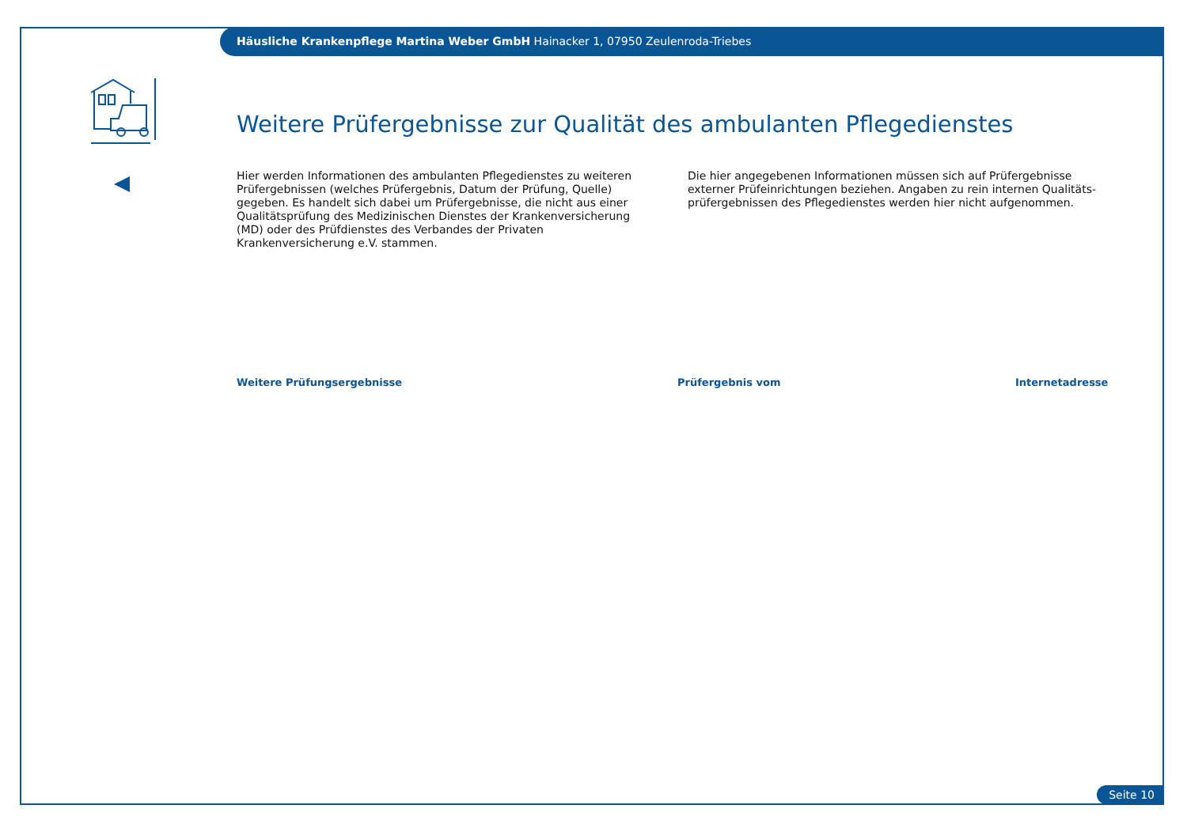Häusliche Krankenpflege Martina Weber GmbH Hainacker 1, 07950 Zeulenroda-Triebes
Weitere Prüfergebnisse zur Qualität des ambulanten Pflegedienstes
Hier werden Informationen des ambulanten Pflegedienstes zu weiteren Prüfergebnissen (welches Prüfergebnis, Datum der Prüfung, Quelle) gegeben. Es handelt sich dabei um Prüfergebnisse, die nicht aus einer Qualitätsprüfung des Medizinischen Dienstes der Krankenversicherung (MD) oder des Prüfdienstes des Verbandes der Privaten Krankenversicherung e.V. stammen.
Die hier angegebenen Informationen müssen sich auf Prüfergebnisse externer Prüfeinrichtungen beziehen. Angaben zu rein internen Qualitäts-prüfergebnissen des Pflegedienstes werden hier nicht aufgenommen.
Weitere Prüfungsergebnisse Prüfergebnis vom Internetadresse
Seite 10